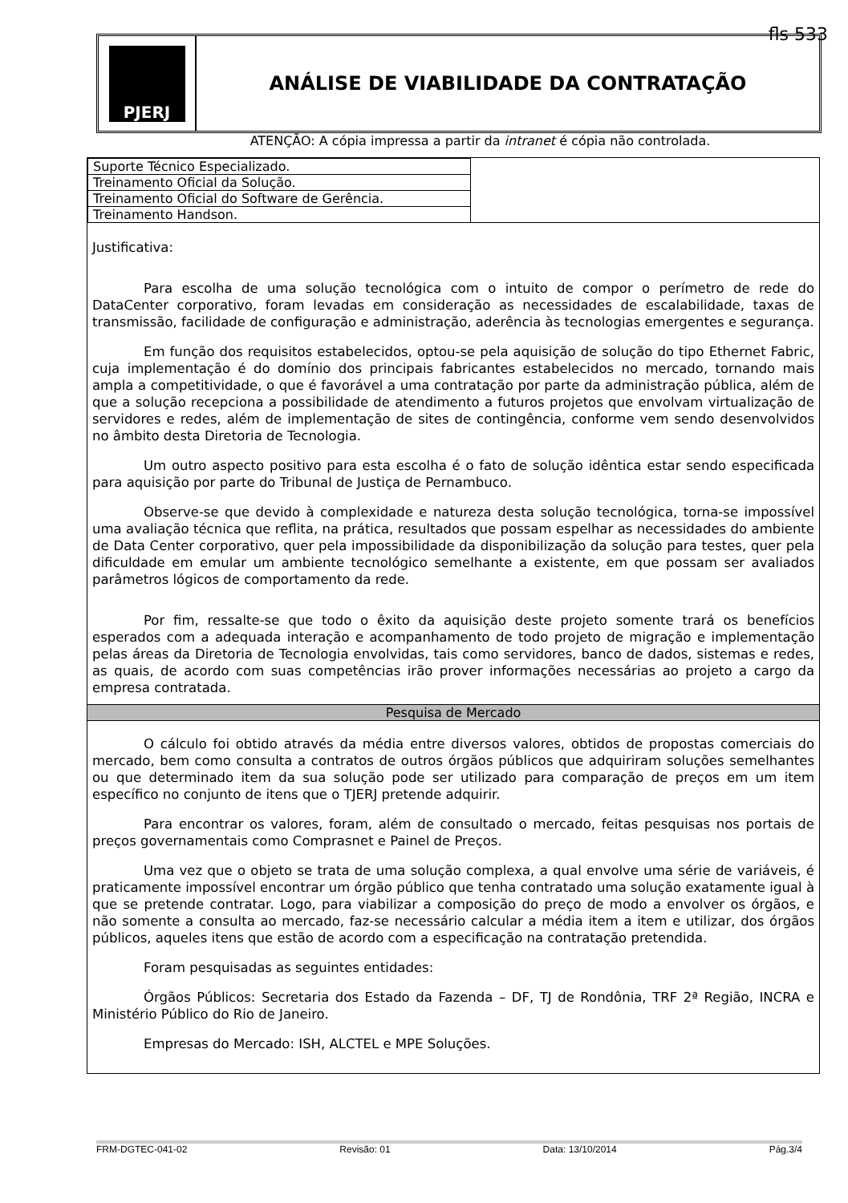fls 533
PJERJ
ANÁLISE DE VIABILIDADE DA CONTRATAÇÃO
ATENÇÃO: A cópia impressa a partir da intranet é cópia não controlada.
| Suporte Técnico Especializado. | |
| Treinamento Oficial da Solução. | |
| Treinamento Oficial do Software de Gerência. | |
| Treinamento Handson. | |
Justificativa:
Para escolha de uma solução tecnológica com o intuito de compor o perímetro de rede do DataCenter corporativo, foram levadas em consideração as necessidades de escalabilidade, taxas de transmissão, facilidade de configuração e administração, aderência às tecnologias emergentes e segurança.
Em função dos requisitos estabelecidos, optou-se pela aquisição de solução do tipo Ethernet Fabric, cuja implementação é do domínio dos principais fabricantes estabelecidos no mercado, tornando mais ampla a competitividade, o que é favorável a uma contratação por parte da administração pública, além de que a solução recepciona a possibilidade de atendimento a futuros projetos que envolvam virtualização de servidores e redes, além de implementação de sites de contingência, conforme vem sendo desenvolvidos no âmbito desta Diretoria de Tecnologia.
Um outro aspecto positivo para esta escolha é o fato de solução idêntica estar sendo especificada para aquisição por parte do Tribunal de Justiça de Pernambuco.
Observe-se que devido à complexidade e natureza desta solução tecnológica, torna-se impossível uma avaliação técnica que reflita, na prática, resultados que possam espelhar as necessidades do ambiente de Data Center corporativo, quer pela impossibilidade da disponibilização da solução para testes, quer pela dificuldade em emular um ambiente tecnológico semelhante a existente, em que possam ser avaliados parâmetros lógicos de comportamento da rede.
Por fim, ressalte-se que todo o êxito da aquisição deste projeto somente trará os benefícios esperados com a adequada interação e acompanhamento de todo projeto de migração e implementação pelas áreas da Diretoria de Tecnologia envolvidas, tais como servidores, banco de dados, sistemas e redes, as quais, de acordo com suas competências irão prover informações necessárias ao projeto a cargo da empresa contratada.
Pesquisa de Mercado
O cálculo foi obtido através da média entre diversos valores, obtidos de propostas comerciais do mercado, bem como consulta a contratos de outros órgãos públicos que adquiriram soluções semelhantes ou que determinado item da sua solução pode ser utilizado para comparação de preços em um item específico no conjunto de itens que o TJERJ pretende adquirir.
Para encontrar os valores, foram, além de consultado o mercado, feitas pesquisas nos portais de preços governamentais como Comprasnet e Painel de Preços.
Uma vez que o objeto se trata de uma solução complexa, a qual envolve uma série de variáveis, é praticamente impossível encontrar um órgão público que tenha contratado uma solução exatamente igual à que se pretende contratar. Logo, para viabilizar a composição do preço de modo a envolver os órgãos, e não somente a consulta ao mercado, faz-se necessário calcular a média item a item e utilizar, dos órgãos públicos, aqueles itens que estão de acordo com a especificação na contratação pretendida.
Foram pesquisadas as seguintes entidades:
Órgãos Públicos: Secretaria dos Estado da Fazenda – DF, TJ de Rondônia, TRF 2ª Região, INCRA e Ministério Público do Rio de Janeiro.
Empresas do Mercado: ISH, ALCTEL e MPE Soluções.
FRM-DGTEC-041-02 Revisão: 01 Data: 13/10/2014 Pág.3/4